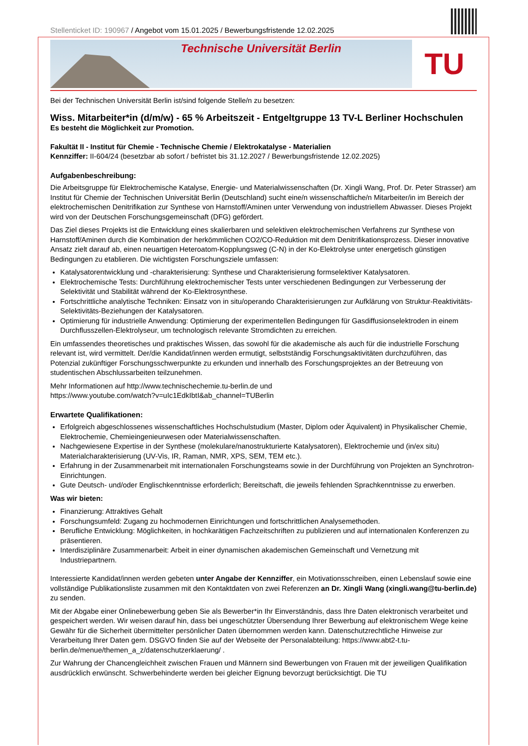Stellenticket ID: 190967 / Angebot vom 15.01.2025 / Bewerbungsfristende 12.02.2025
Technische Universität Berlin
TU
Bei der Technischen Universität Berlin ist/sind folgende Stelle/n zu besetzen:
Wiss. Mitarbeiter*in (d/m/w) - 65 % Arbeitszeit - Entgeltgruppe 13 TV-L Berliner Hochschulen
Es besteht die Möglichkeit zur Promotion.
Fakultät II - Institut für Chemie - Technische Chemie / Elektrokatalyse - Materialien
Kennziffer: II-604/24 (besetzbar ab sofort / befristet bis 31.12.2027 / Bewerbungsfristende 12.02.2025)
Aufgabenbeschreibung:
Die Arbeitsgruppe für Elektrochemische Katalyse, Energie- und Materialwissenschaften (Dr. Xingli Wang, Prof. Dr. Peter Strasser) am Institut für Chemie der Technischen Universität Berlin (Deutschland) sucht eine/n wissenschaftliche/n Mitarbeiter/in im Bereich der elektrochemischen Denitrifikation zur Synthese von Harnstoff/Aminen unter Verwendung von industriellem Abwasser. Dieses Projekt wird von der Deutschen Forschungsgemeinschaft (DFG) gefördert.
Das Ziel dieses Projekts ist die Entwicklung eines skalierbaren und selektiven elektrochemischen Verfahrens zur Synthese von Harnstoff/Aminen durch die Kombination der herkömmlichen CO2/CO-Reduktion mit dem Denitrifikationsprozess. Dieser innovative Ansatz zielt darauf ab, einen neuartigen Heteroatom-Kopplungsweg (C-N) in der Ko-Elektrolyse unter energetisch günstigen Bedingungen zu etablieren. Die wichtigsten Forschungsziele umfassen:
Katalysatorentwicklung und -charakterisierung: Synthese und Charakterisierung formselektiver Katalysatoren.
Elektrochemische Tests: Durchführung elektrochemischer Tests unter verschiedenen Bedingungen zur Verbesserung der Selektivität und Stabilität während der Ko-Elektrosynthese.
Fortschrittliche analytische Techniken: Einsatz von in situ/operando Charakterisierungen zur Aufklärung von Struktur-Reaktivitäts-Selektivitäts-Beziehungen der Katalysatoren.
Optimierung für industrielle Anwendung: Optimierung der experimentellen Bedingungen für Gasdiffusionselektroden in einem Durchflusszellen-Elektrolyseur, um technologisch relevante Stromdichten zu erreichen.
Ein umfassendes theoretisches und praktisches Wissen, das sowohl für die akademische als auch für die industrielle Forschung relevant ist, wird vermittelt. Der/die Kandidat/innen werden ermutigt, selbstständig Forschungsaktivitäten durchzuführen, das Potenzial zukünftiger Forschungsschwerpunkte zu erkunden und innerhalb des Forschungsprojektes an der Betreuung von studentischen Abschlussarbeiten teilzunehmen.
Mehr Informationen auf http://www.technischechemie.tu-berlin.de und
https://www.youtube.com/watch?v=uIc1EdkIbtI&ab_channel=TUBerlin
Erwartete Qualifikationen:
Erfolgreich abgeschlossenes wissenschaftliches Hochschulstudium (Master, Diplom oder Äquivalent) in Physikalischer Chemie, Elektrochemie, Chemieingenieurwesen oder Materialwissenschaften.
Nachgewiesene Expertise in der Synthese (molekulare/nanostrukturierte Katalysatoren), Elektrochemie und (in/ex situ) Materialcharakterisierung (UV-Vis, IR, Raman, NMR, XPS, SEM, TEM etc.).
Erfahrung in der Zusammenarbeit mit internationalen Forschungsteams sowie in der Durchführung von Projekten an Synchrotron-Einrichtungen.
Gute Deutsch- und/oder Englischkenntnisse erforderlich; Bereitschaft, die jeweils fehlenden Sprachkenntnisse zu erwerben.
Was wir bieten:
Finanzierung: Attraktives Gehalt
Forschungsumfeld: Zugang zu hochmodernen Einrichtungen und fortschrittlichen Analysemethoden.
Berufliche Entwicklung: Möglichkeiten, in hochkarätigen Fachzeitschriften zu publizieren und auf internationalen Konferenzen zu präsentieren.
Interdisziplinäre Zusammenarbeit: Arbeit in einer dynamischen akademischen Gemeinschaft und Vernetzung mit Industriepartnern.
Interessierte Kandidat/innen werden gebeten unter Angabe der Kennziffer, ein Motivationsschreiben, einen Lebenslauf sowie eine vollständige Publikationsliste zusammen mit den Kontaktdaten von zwei Referenzen an Dr. Xingli Wang (xingli.wang@tu-berlin.de) zu senden.
Mit der Abgabe einer Onlinebewerbung geben Sie als Bewerber*in Ihr Einverständnis, dass Ihre Daten elektronisch verarbeitet und gespeichert werden. Wir weisen darauf hin, dass bei ungeschützter Übersendung Ihrer Bewerbung auf elektronischem Wege keine Gewähr für die Sicherheit übermittelter persönlicher Daten übernommen werden kann. Datenschutzrechtliche Hinweise zur Verarbeitung Ihrer Daten gem. DSGVO finden Sie auf der Webseite der Personalabteilung: https://www.abt2-t.tu-berlin.de/menue/themen_a_z/datenschutzerklaerung/ .
Zur Wahrung der Chancengleichheit zwischen Frauen und Männern sind Bewerbungen von Frauen mit der jeweiligen Qualifikation ausdrücklich erwünscht. Schwerbehinderte werden bei gleicher Eignung bevorzugt berücksichtigt. Die TU